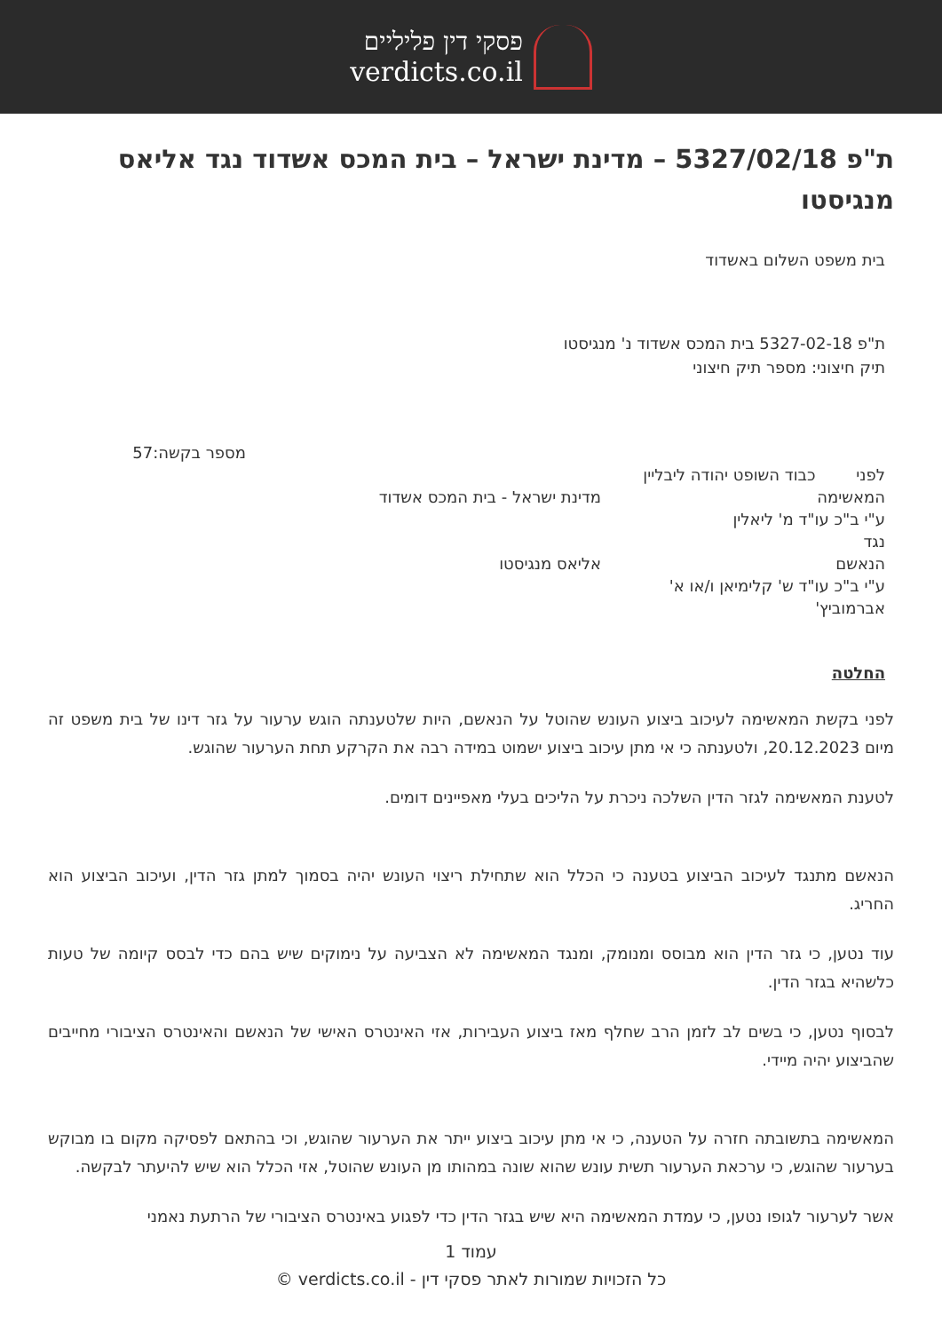פסקי דין פליליים
verdicts.co.il
ת"פ 5327/02/18 – מדינת ישראל – בית המכס אשדוד נגד אליאס מנגיסטו
בית משפט השלום באשדוד
ת"פ 5327-02-18 בית המכס אשדוד נ' מנגיסטו
תיק חיצוני: מספר תיק חיצוני
מספר בקשה:57
לפני כבוד השופט יהודה ליבליין
המאשימה מדינת ישראל - בית המכס אשדוד
ע"י ב"כ עו"ד מ' ליאלין
נגד
הנאשם אליאס מנגיסטו
ע"י ב"כ עו"ד ש' קלימיאן ו/או א' אברמוביץ'
החלטה
לפני בקשת המאשימה לעיכוב ביצוע העונש שהוטל על הנאשם, היות שלטענתה הוגש ערעור על גזר דינו של בית משפט זה מיום 20.12.2023, ולטענתה כי אי מתן עיכוב ביצוע ישמוט במידה רבה את הקרקע תחת הערעור שהוגש.
לטענת המאשימה לגזר הדין השלכה ניכרת על הליכים בעלי מאפיינים דומים.
הנאשם מתנגד לעיכוב הביצוע בטענה כי הכלל הוא שתחילת ריצוי העונש יהיה בסמוך למתן גזר הדין, ועיכוב הביצוע הוא החריג.
עוד נטען, כי גזר הדין הוא מבוסס ומנומק, ומנגד המאשימה לא הצביעה על נימוקים שיש בהם כדי לבסס קיומה של טעות כלשהיא בגזר הדין.
לבסוף נטען, כי בשים לב לזמן הרב שחלף מאז ביצוע העבירות, אזי האינטרס האישי של הנאשם והאינטרס הציבורי מחייבים שהביצוע יהיה מיידי.
המאשימה בתשובתה חזרה על הטענה, כי אי מתן עיכוב ביצוע ייתר את הערעור שהוגש, וכי בהתאם לפסיקה מקום בו מבוקש בערעור שהוגש, כי ערכאת הערעור תשית עונש שהוא שונה במהותו מן העונש שהוטל, אזי הכלל הוא שיש להיעתר לבקשה.
אשר לערעור לגופו נטען, כי עמדת המאשימה היא שיש בגזר הדין כדי לפגוע באינטרס הציבורי של הרתעת נאמני
עמוד 1
כל הזכויות שמורות לאתר פסקי דין - verdicts.co.il ©